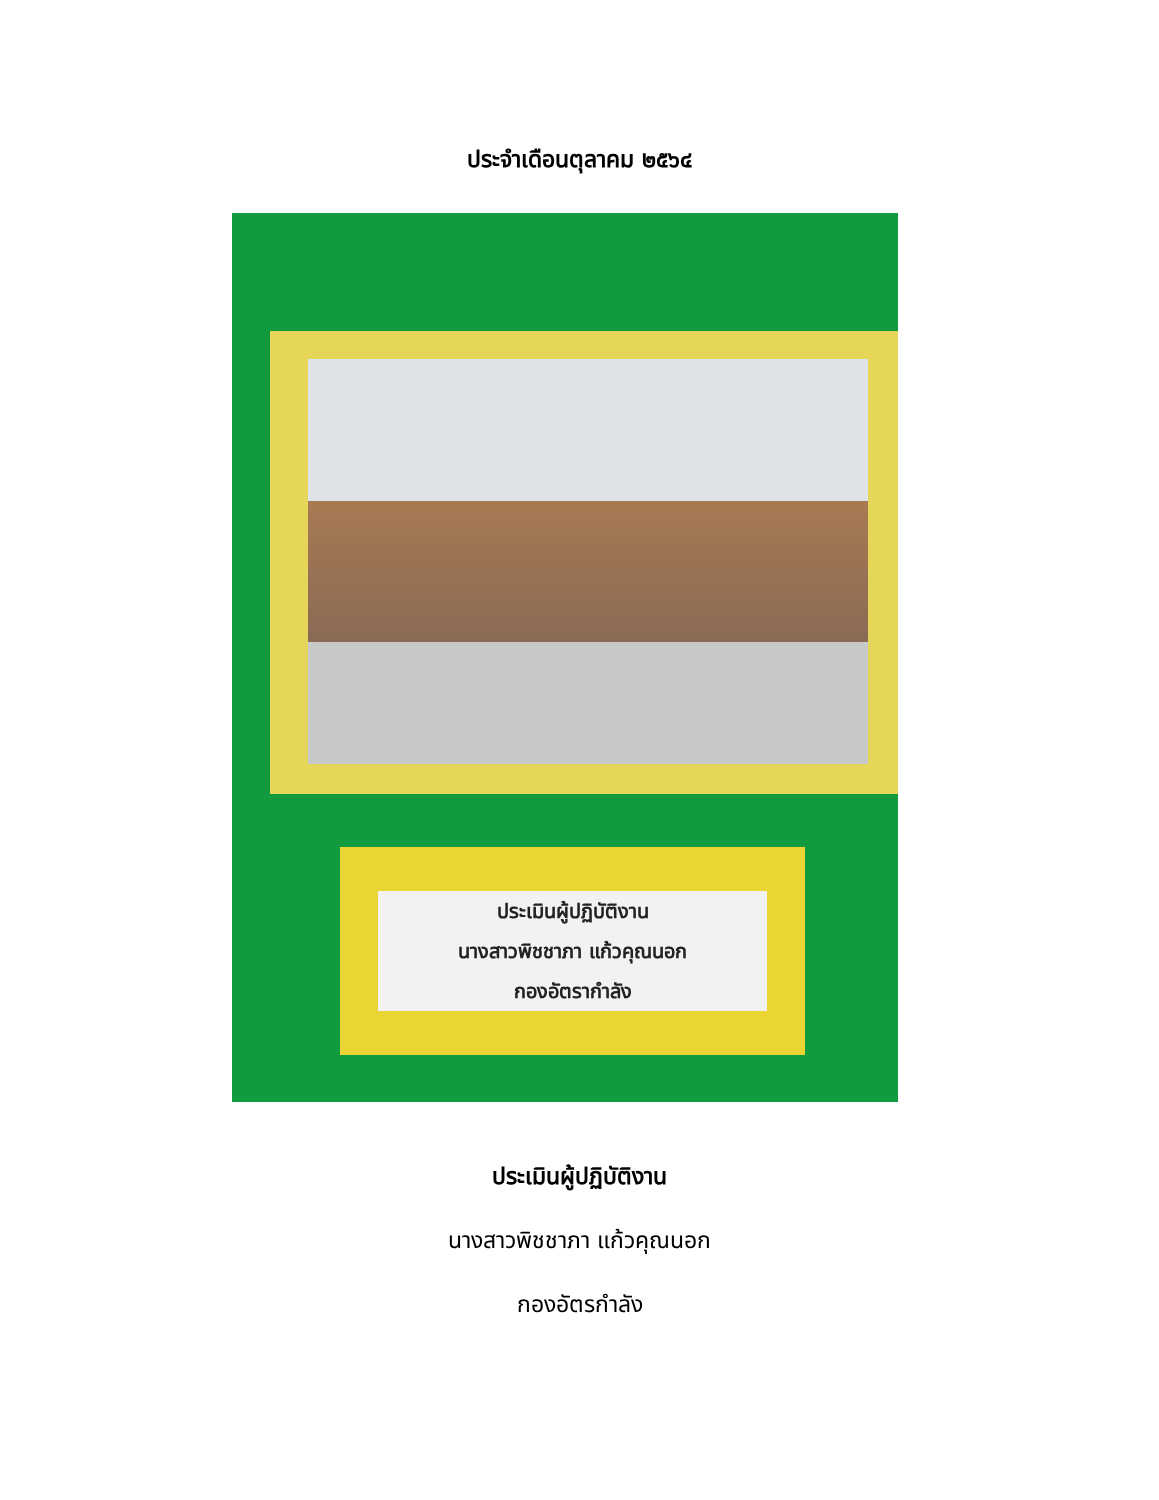ประจำเดือนตุลาคม ๒๕๖๔
ประเมินผู้ปฏิบัติงาน
นางสาวพิชชาภา แก้วคุณนอก
กองอัตรากำลัง
ประเมินผู้ปฏิบัติงาน
นางสาวพิชชาภา แก้วคุณนอก
กองอัตรกำลัง